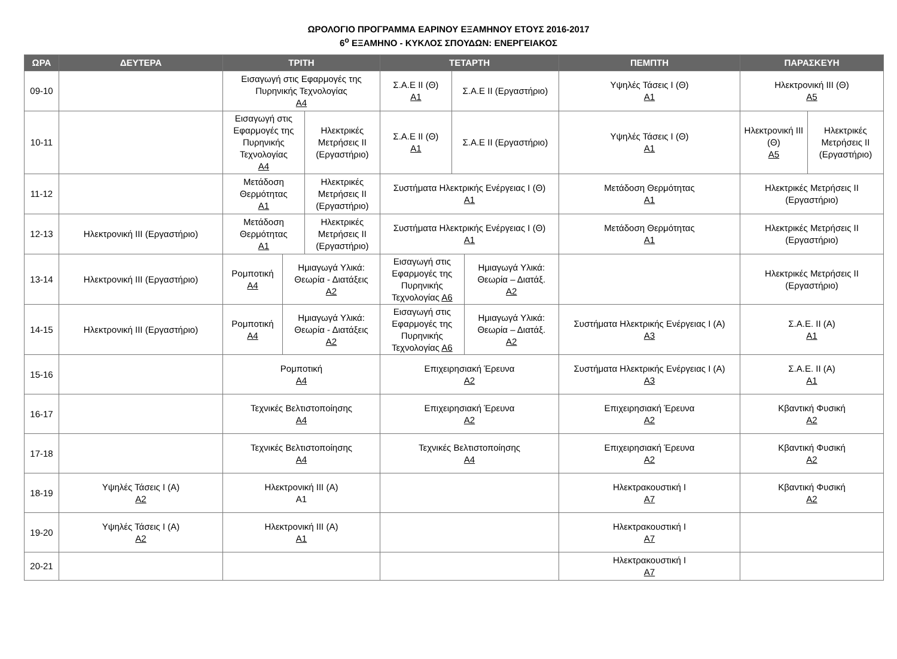ΩΡΟΛΟΓΙΟ ΠΡΟΓΡΑΜΜΑ ΕΑΡΙΝΟΥ ΕΞΑΜΗΝΟΥ ΕΤΟΥΣ 2016-2017
6<sup>ο</sup> ΕΞΑΜΗΝΟ - ΚΥΚΛΟΣ ΣΠΟΥΔΩΝ: ΕΝΕΡΓΕΙΑΚΟΣ
| ΩΡΑ | ΔΕΥΤΕΡΑ | ΤΡΙΤΗ | ΤΕΤΑΡΤΗ | ΠΕΜΠΤΗ | ΠΑΡΑΣΚΕΥΗ |
| --- | --- | --- | --- | --- | --- |
| 09-10 | | Εισαγωγή στις Εφαρμογές της Πυρηνικής Τεχνολογίας Α4 | / Σ.Α.Ε ΙΙ (Θ) Α1 / Σ.Α.Ε ΙΙ (Εργαστήριο) / | Υψηλές Τάσεις Ι (Θ) Α1 | Ηλεκτρονική ΙΙΙ (Θ) Α5 |
| 10-11 | | / Εισαγωγή στις Εφαρμογές της Πυρηνικής Τεχνολογίας Α4 / Ηλεκτρικές Μετρήσεις ΙΙ (Εργαστήριο) / | / Σ.Α.Ε ΙΙ (Θ) Α1 / Σ.Α.Ε ΙΙ (Εργαστήριο) / | Υψηλές Τάσεις Ι (Θ) Α1 | / Ηλεκτρονική ΙΙΙ (Θ) Α5 / Ηλεκτρικές Μετρήσεις ΙΙ (Εργαστήριο) / |
| 11-12 | | / Μετάδοση Θερμότητας Α1 / Ηλεκτρικές Μετρήσεις ΙΙ (Εργαστήριο) / | Συστήματα Ηλεκτρικής Ενέργειας Ι (Θ) Α1 | Μετάδοση Θερμότητας Α1 | Ηλεκτρικές Μετρήσεις ΙΙ (Εργαστήριο) |
| 12-13 | Ηλεκτρονική ΙΙΙ (Εργαστήριο) | / Μετάδοση Θερμότητας Α1 / Ηλεκτρικές Μετρήσεις ΙΙ (Εργαστήριο) / | Συστήματα Ηλεκτρικής Ενέργειας Ι (Θ) Α1 | Μετάδοση Θερμότητας Α1 | Ηλεκτρικές Μετρήσεις ΙΙ (Εργαστήριο) |
| 13-14 | Ηλεκτρονική ΙΙΙ (Εργαστήριο) | / Ρομποτική Α4 / Ημιαγωγά Υλικά: Θεωρία - Διατάξεις Α2 / | / Εισαγωγή στις Εφαρμογές της Πυρηνικής Τεχνολογίας Α6 / Ημιαγωγά Υλικά: Θεωρία – Διατάξ. Α2 / | | Ηλεκτρικές Μετρήσεις ΙΙ (Εργαστήριο) |
| 14-15 | Ηλεκτρονική ΙΙΙ (Εργαστήριο) | / Ρομποτική Α4 / Ημιαγωγά Υλικά: Θεωρία - Διατάξεις Α2 / | / Εισαγωγή στις Εφαρμογές της Πυρηνικής Τεχνολογίας Α6 / Ημιαγωγά Υλικά: Θεωρία – Διατάξ. Α2 / | Συστήματα Ηλεκτρικής Ενέργειας Ι (Α) Α3 | Σ.Α.Ε. ΙΙ (Α) Α1 |
| 15-16 | | Ρομποτική Α4 | Επιχειρησιακή Έρευνα Α2 | Συστήματα Ηλεκτρικής Ενέργειας Ι (Α) Α3 | Σ.Α.Ε. ΙΙ (Α) Α1 |
| 16-17 | | Τεχνικές Βελτιστοποίησης Α4 | Επιχειρησιακή Έρευνα Α2 | Επιχειρησιακή Έρευνα Α2 | Κβαντική Φυσική Α2 |
| 17-18 | | Τεχνικές Βελτιστοποίησης Α4 | Τεχνικές Βελτιστοποίησης Α4 | Επιχειρησιακή Έρευνα Α2 | Κβαντική Φυσική Α2 |
| 18-19 | Υψηλές Τάσεις Ι (Α) Α2 | Ηλεκτρονική ΙΙΙ (Α) Α1 | | Ηλεκτρακουστική Ι Α7 | Κβαντική Φυσική Α2 |
| 19-20 | Υψηλές Τάσεις Ι (Α) Α2 | Ηλεκτρονική ΙΙΙ (Α) Α1 | | Ηλεκτρακουστική Ι Α7 | |
| 20-21 | | | | Ηλεκτρακουστική Ι Α7 | |